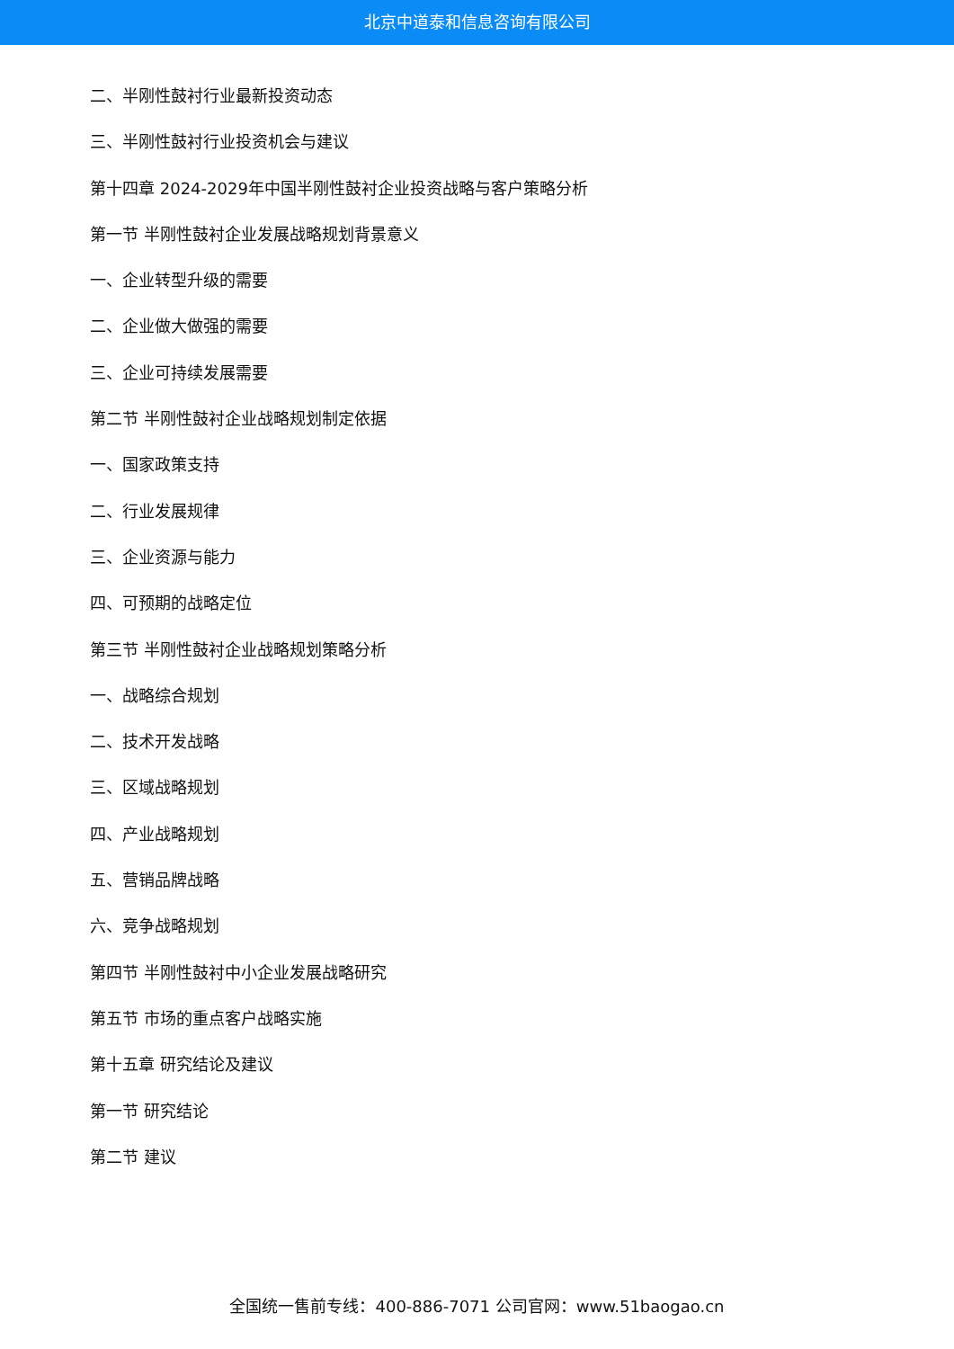北京中道泰和信息咨询有限公司
二、半刚性鼓衬行业最新投资动态
三、半刚性鼓衬行业投资机会与建议
第十四章 2024-2029年中国半刚性鼓衬企业投资战略与客户策略分析
第一节 半刚性鼓衬企业发展战略规划背景意义
一、企业转型升级的需要
二、企业做大做强的需要
三、企业可持续发展需要
第二节 半刚性鼓衬企业战略规划制定依据
一、国家政策支持
二、行业发展规律
三、企业资源与能力
四、可预期的战略定位
第三节 半刚性鼓衬企业战略规划策略分析
一、战略综合规划
二、技术开发战略
三、区域战略规划
四、产业战略规划
五、营销品牌战略
六、竞争战略规划
第四节 半刚性鼓衬中小企业发展战略研究
第五节 市场的重点客户战略实施
第十五章 研究结论及建议
第一节 研究结论
第二节 建议
全国统一售前专线：400-886-7071 公司官网：www.51baogao.cn